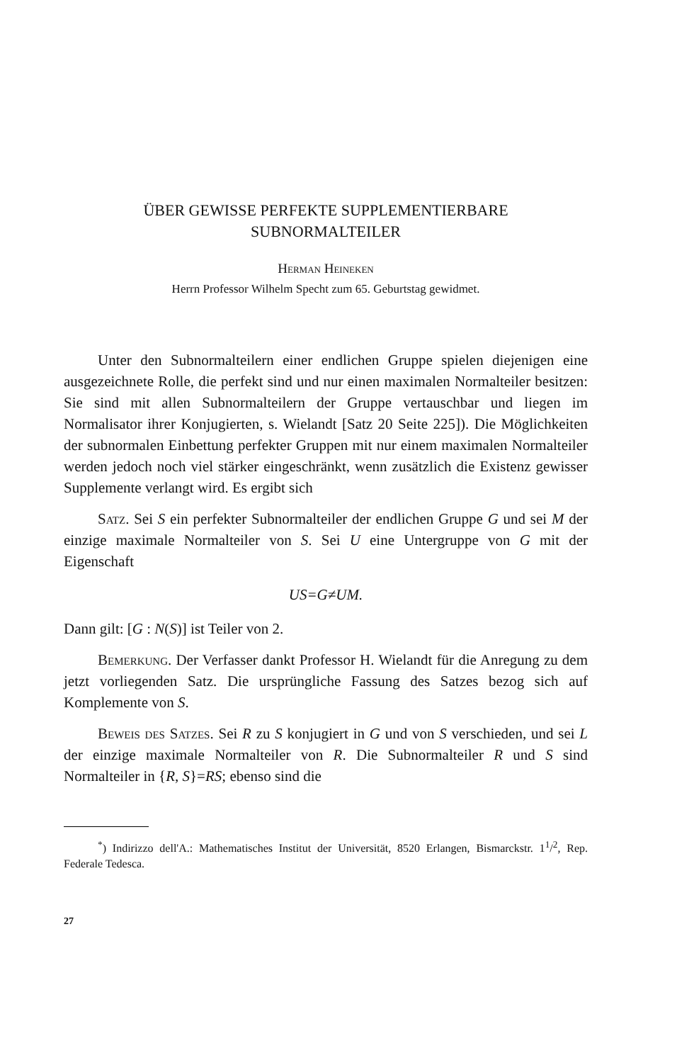ÜBER GEWISSE PERFEKTE SUPPLEMENTIERBARE
SUBNORMALTEILER
Herman Heineken
Herrn Professor Wilhelm Specht zum 65. Geburtstag gewidmet.
Unter den Subnormalteilern einer endlichen Gruppe spielen diejenigen eine ausgezeichnete Rolle, die perfekt sind und nur einen maximalen Normalteiler besitzen: Sie sind mit allen Subnormalteilern der Gruppe vertauschbar und liegen im Normalisator ihrer Konjugierten, s. Wielandt [Satz 20 Seite 225]). Die Möglichkeiten der subnormalen Einbettung perfekter Gruppen mit nur einem maximalen Normalteiler werden jedoch noch viel stärker eingeschränkt, wenn zusätzlich die Existenz gewisser Supplemente verlangt wird. Es ergibt sich
Satz. Sei S ein perfekter Subnormalteiler der endlichen Gruppe G und sei M der einzige maximale Normalteiler von S. Sei U eine Untergruppe von G mit der Eigenschaft
US=G≠UM.
Dann gilt: [G : N(S)] ist Teiler von 2.
Bemerkung. Der Verfasser dankt Professor H. Wielandt für die Anregung zu dem jetzt vorliegenden Satz. Die ursprüngliche Fassung des Satzes bezog sich auf Komplemente von S.
Beweis des Satzes. Sei R zu S konjugiert in G und von S verschieden, und sei L der einzige maximale Normalteiler von R. Die Subnormalteiler R und S sind Normalteiler in {R, S}=RS; ebenso sind die
<sup>*</sup>) Indirizzo dell'A.: Mathematisches Institut der Universität, 8520 Erlangen, Bismarckstr. 1<sup>1</sup>/<sup>2</sup>, Rep. Federale Tedesca.
27